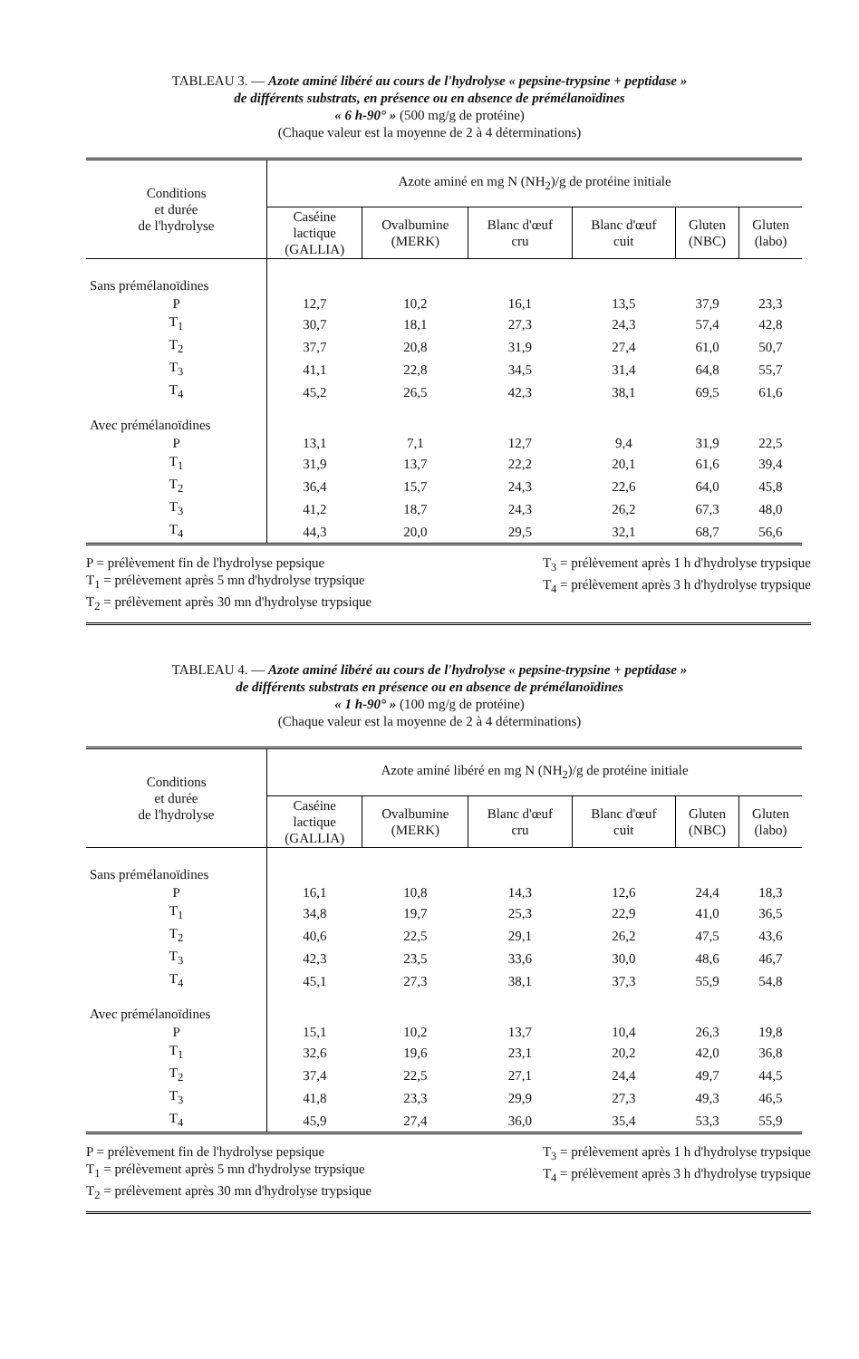TABLEAU 3. — Azote aminé libéré au cours de l'hydrolyse « pepsine-trypsine + peptidase »
de différents substrats, en présence ou en absence de prémélanoïdines
« 6 h-90° » (500 mg/g de protéine)
(Chaque valeur est la moyenne de 2 à 4 déterminations)
| Conditions et durée de l'hydrolyse | Azote aminé en mg N (NH<sub>2</sub>)/g de protéine initiale | | | | | |
| --- | --- | --- | --- | --- | --- | --- |
| | Caséine lactique (GALLIA) | Ovalbumine (MERK) | Blanc d'œuf cru | Blanc d'œuf cuit | Gluten (NBC) | Gluten (labo) |
| Sans prémélanoïdines | | | | | | |
| P | 12,7 | 10,2 | 16,1 | 13,5 | 37,9 | 23,3 |
| T<sub>1</sub> | 30,7 | 18,1 | 27,3 | 24,3 | 57,4 | 42,8 |
| T<sub>2</sub> | 37,7 | 20,8 | 31,9 | 27,4 | 61,0 | 50,7 |
| T<sub>3</sub> | 41,1 | 22,8 | 34,5 | 31,4 | 64,8 | 55,7 |
| T<sub>4</sub> | 45,2 | 26,5 | 42,3 | 38,1 | 69,5 | 61,6 |
| Avec prémélanoïdines | | | | | | |
| P | 13,1 | 7,1 | 12,7 | 9,4 | 31,9 | 22,5 |
| T<sub>1</sub> | 31,9 | 13,7 | 22,2 | 20,1 | 61,6 | 39,4 |
| T<sub>2</sub> | 36,4 | 15,7 | 24,3 | 22,6 | 64,0 | 45,8 |
| T<sub>3</sub> | 41,2 | 18,7 | 24,3 | 26,2 | 67,3 | 48,0 |
| T<sub>4</sub> | 44,3 | 20,0 | 29,5 | 32,1 | 68,7 | 56,6 |
P = prélèvement fin de l'hydrolyse pepsique
T<sub>1</sub> = prélèvement après 5 mn d'hydrolyse trypsique
T<sub>2</sub> = prélèvement après 30 mn d'hydrolyse trypsique
T<sub>3</sub> = prélèvement après 1 h d'hydrolyse trypsique
T<sub>4</sub> = prélèvement après 3 h d'hydrolyse trypsique
TABLEAU 4. — Azote aminé libéré au cours de l'hydrolyse « pepsine-trypsine + peptidase »
de différents substrats en présence ou en absence de prémélanoïdines
« 1 h-90° » (100 mg/g de protéine)
(Chaque valeur est la moyenne de 2 à 4 déterminations)
| Conditions et durée de l'hydrolyse | Azote aminé libéré en mg N (NH<sub>2</sub>)/g de protéine initiale | | | | | |
| --- | --- | --- | --- | --- | --- | --- |
| | Caséine lactique (GALLIA) | Ovalbumine (MERK) | Blanc d'œuf cru | Blanc d'œuf cuit | Gluten (NBC) | Gluten (labo) |
| Sans prémélanoïdines | | | | | | |
| P | 16,1 | 10,8 | 14,3 | 12,6 | 24,4 | 18,3 |
| T<sub>1</sub> | 34,8 | 19,7 | 25,3 | 22,9 | 41,0 | 36,5 |
| T<sub>2</sub> | 40,6 | 22,5 | 29,1 | 26,2 | 47,5 | 43,6 |
| T<sub>3</sub> | 42,3 | 23,5 | 33,6 | 30,0 | 48,6 | 46,7 |
| T<sub>4</sub> | 45,1 | 27,3 | 38,1 | 37,3 | 55,9 | 54,8 |
| Avec prémélanoïdines | | | | | | |
| P | 15,1 | 10,2 | 13,7 | 10,4 | 26,3 | 19,8 |
| T<sub>1</sub> | 32,6 | 19,6 | 23,1 | 20,2 | 42,0 | 36,8 |
| T<sub>2</sub> | 37,4 | 22,5 | 27,1 | 24,4 | 49,7 | 44,5 |
| T<sub>3</sub> | 41,8 | 23,3 | 29,9 | 27,3 | 49,3 | 46,5 |
| T<sub>4</sub> | 45,9 | 27,4 | 36,0 | 35,4 | 53,3 | 55,9 |
P = prélèvement fin de l'hydrolyse pepsique
T<sub>1</sub> = prélèvement après 5 mn d'hydrolyse trypsique
T<sub>2</sub> = prélèvement après 30 mn d'hydrolyse trypsique
T<sub>3</sub> = prélèvement après 1 h d'hydrolyse trypsique
T<sub>4</sub> = prélèvement après 3 h d'hydrolyse trypsique